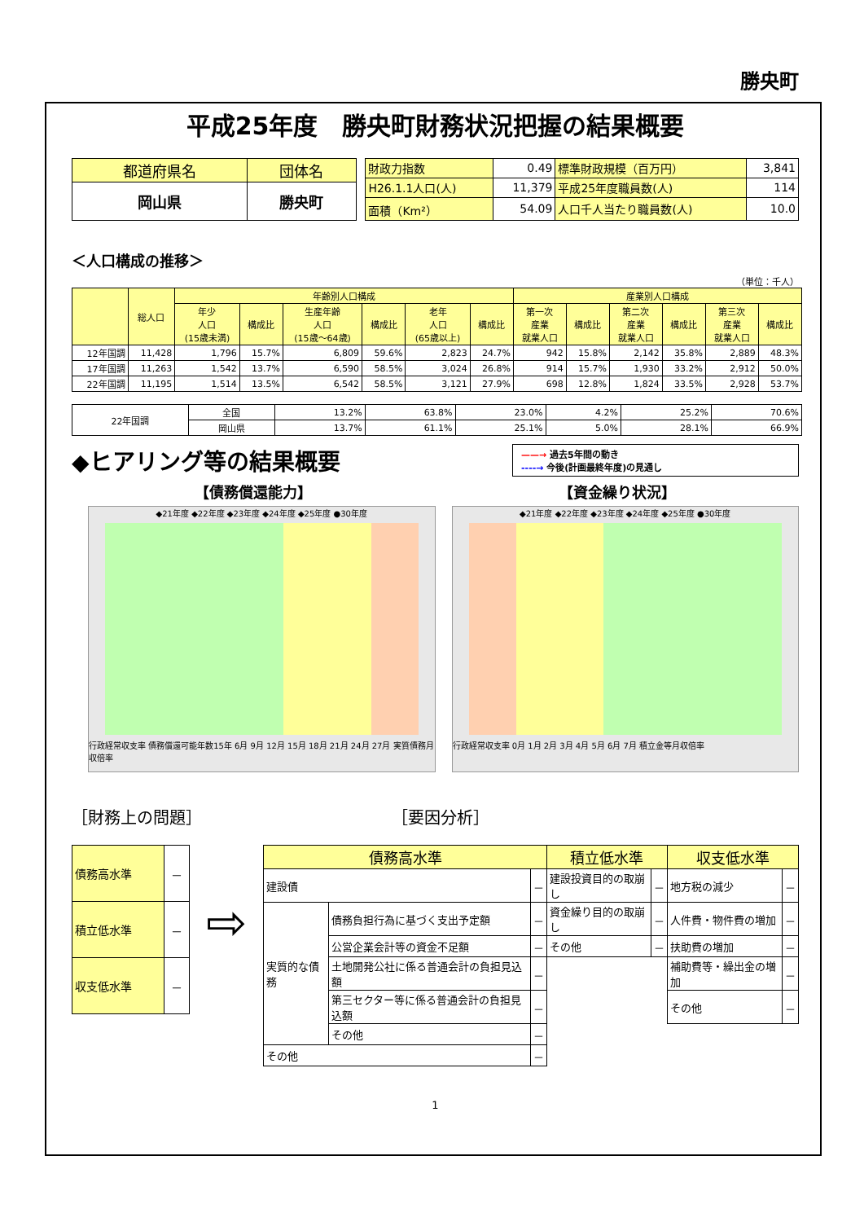勝央町
平成25年度　勝央町財務状況把握の結果概要
| 都道府県名 | 団体名 |
| 岡山県 | 勝央町 |
| 財政力指数 | 0.49 | 標準財政規模（百万円） | 3,841 |
| H26.1.1人口(人) | 11,379 | 平成25年度職員数(人) | 114 |
| 面積（Km²） | 54.09 | 人口千人当たり職員数(人) | 10.0 |
＜人口構成の推移＞
（単位：千人）
| | 総人口 | 年齢別人口構成 | | | | | | 産業別人口構成 | | | | | |
| | | 年少 人口 (15歳未満) | 構成比 | 生産年齢 人口 (15歳～64歳) | 構成比 | 老年 人口 (65歳以上) | 構成比 | 第一次 産業 就業人口 | 構成比 | 第二次 産業 就業人口 | 構成比 | 第三次 産業 就業人口 | 構成比 |
| 12年国調 | 11,428 | 1,796 | 15.7% | 6,809 | 59.6% | 2,823 | 24.7% | 942 | 15.8% | 2,142 | 35.8% | 2,889 | 48.3% |
| 17年国調 | 11,263 | 1,542 | 13.7% | 6,590 | 58.5% | 3,024 | 26.8% | 914 | 15.7% | 1,930 | 33.2% | 2,912 | 50.0% |
| 22年国調 | 11,195 | 1,514 | 13.5% | 6,542 | 58.5% | 3,121 | 27.9% | 698 | 12.8% | 1,824 | 33.5% | 2,928 | 53.7% |
| 22年国調 | 全国 | 13.2% | 63.8% | 23.0% | 4.2% | 25.2% | 70.6% |
| | 岡山県 | 13.7% | 61.1% | 25.1% | 5.0% | 28.1% | 66.9% |
◆ヒアリング等の結果概要
——→ 過去5年間の動き
‐‐‐‐→ 今後(計画最終年度)の見通し
【債務償還能力】 【資金繰り状況】
◆21年度 ◆22年度 ◆23年度 ◆24年度 ◆25年度 ●30年度
行政経常収支率 債務償還可能年数15年 6月 9月 12月 15月 18月 21月 24月 27月 実質債務月収倍率
◆21年度 ◆22年度 ◆23年度 ◆24年度 ◆25年度 ●30年度
行政経常収支率 0月 1月 2月 3月 4月 5月 6月 7月 積立金等月収倍率
［財務上の問題］ ［要因分析］
| 債務高水準 | － |
| 積立低水準 | － |
| 収支低水準 | － |
⇨
| 債務高水準 | | | 積立低水準 | | 収支低水準 | |
| 建設債 | | － | 建設投資目的の取崩し | － | 地方税の減少 | － |
| 実質的な債務 | 債務負担行為に基づく支出予定額 | － | 資金繰り目的の取崩し | － | 人件費・物件費の増加 | － |
| | 公営企業会計等の資金不足額 | － | その他 | － | 扶助費の増加 | － |
| | 土地開発公社に係る普通会計の負担見込額 | － | | | 補助費等・繰出金の増加 | － |
| | 第三セクター等に係る普通会計の負担見込額 | － | | | その他 | － |
| | その他 | － | | | | |
| その他 | | － | | | | |
1